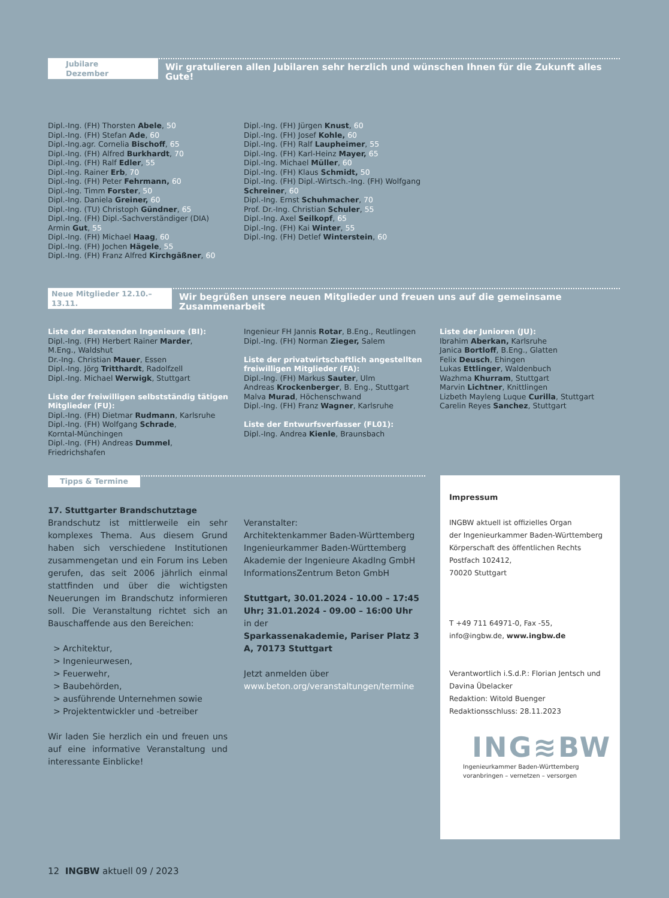Jubilare Dezember Wir gratulieren allen Jubilaren sehr herzlich und wünschen Ihnen für die Zukunft alles Gute!
Dipl.-Ing. (FH) Thorsten Abele, 50
Dipl.-Ing. (FH) Stefan Ade, 60
Dipl.-Ing.agr. Cornelia Bischoff, 65
Dipl.-Ing. (FH) Alfred Burkhardt, 70
Dipl.-Ing. (FH) Ralf Edler, 55
Dipl.-Ing. Rainer Erb, 70
Dipl.-Ing. (FH) Peter Fehrmann, 60
Dipl.-Ing. Timm Forster, 50
Dipl.-Ing. Daniela Greiner, 60
Dipl.-Ing. (TU) Christoph Gündner, 65
Dipl.-Ing. (FH) Dipl.-Sachverständiger (DIA)
Armin Gut, 55
Dipl.-Ing. (FH) Michael Haag, 60
Dipl.-Ing. (FH) Jochen Hägele, 55
Dipl.-Ing. (FH) Franz Alfred Kirchgäßner, 60
Dipl.-Ing. (FH) Jürgen Knust, 60
Dipl.-Ing. (FH) Josef Kohle, 60
Dipl.-Ing. (FH) Ralf Laupheimer, 55
Dipl.-Ing. (FH) Karl-Heinz Mayer, 65
Dipl.-Ing. Michael Müller, 60
Dipl.-Ing. (FH) Klaus Schmidt, 50
Dipl.-Ing. (FH) Dipl.-Wirtsch.-Ing. (FH) Wolfgang
Schreiner, 60
Dipl.-Ing. Ernst Schuhmacher, 70
Prof. Dr.-Ing. Christian Schuler, 55
Dipl.-Ing. Axel Seilkopf, 65
Dipl.-Ing. (FH) Kai Winter, 55
Dipl.-Ing. (FH) Detlef Winterstein, 60
Neue Mitglieder 12.10.–13.11. Wir begrüßen unsere neuen Mitglieder und freuen uns auf die gemeinsame Zusammenarbeit
Liste der Beratenden Ingenieure (BI):
Dipl.-Ing. (FH) Herbert Rainer Marder,
M.Eng., Waldshut
Dr.-Ing. Christian Mauer, Essen
Dipl.-Ing. Jörg Tritthardt, Radolfzell
Dipl.-Ing. Michael Werwigk, Stuttgart
Liste der freiwilligen selbstständig tätigen Mitglieder (FU):
Dipl.-Ing. (FH) Dietmar Rudmann, Karlsruhe
Dipl.-Ing. (FH) Wolfgang Schrade,
Korntal-Münchingen
Dipl.-Ing. (FH) Andreas Dummel,
Friedrichshafen
Ingenieur FH Jannis Rotar, B.Eng., Reutlingen
Dipl.-Ing. (FH) Norman Zieger, Salem
Liste der privatwirtschaftlich angestellten freiwilligen Mitglieder (FA):
Dipl.-Ing. (FH) Markus Sauter, Ulm
Andreas Krockenberger, B. Eng., Stuttgart
Malva Murad, Höchenschwand
Dipl.-Ing. (FH) Franz Wagner, Karlsruhe
Liste der Entwurfsverfasser (FL01):
Dipl.-Ing. Andrea Kienle, Braunsbach
Liste der Junioren (JU):
Ibrahim Aberkan, Karlsruhe
Janica Bortloff, B.Eng., Glatten
Felix Deusch, Ehingen
Lukas Ettlinger, Waldenbuch
Wazhma Khurram, Stuttgart
Marvin Lichtner, Knittlingen
Lizbeth Mayleng Luque Curilla, Stuttgart
Carelin Reyes Sanchez, Stuttgart
Tipps & Termine
17. Stuttgarter Brandschutztage
Brandschutz ist mittlerweile ein sehr komplexes Thema. Aus diesem Grund haben sich verschiedene Institutionen zusammengetan und ein Forum ins Leben gerufen, das seit 2006 jährlich einmal stattfinden und über die wichtigsten Neuerungen im Brandschutz informieren soll. Die Veranstaltung richtet sich an Bauschaffende aus den Bereichen:
> Architektur,
> Ingenieurwesen,
> Feuerwehr,
> Baubehörden,
> ausführende Unternehmen sowie
> Projektentwickler und -betreiber
Wir laden Sie herzlich ein und freuen uns auf eine informative Veranstaltung und interessante Einblicke!
Veranstalter:
Architektenkammer Baden-Württemberg
Ingenieurkammer Baden-Württemberg
Akademie der Ingenieure AkadIng GmbH
InformationsZentrum Beton GmbH
Stuttgart, 30.01.2024 - 10.00 – 17:45 Uhr; 31.01.2024 - 09.00 – 16:00 Uhr
in der
Sparkassenakademie, Pariser Platz 3 A, 70173 Stuttgart
Jetzt anmelden über
www.beton.org/veranstaltungen/termine
Impressum
INGBW aktuell ist offizielles Organ
der Ingenieurkammer Baden-Württemberg
Körperschaft des öffentlichen Rechts
Postfach 102412,
70020 Stuttgart
T +49 711 64971-0, Fax -55,
info@ingbw.de, www.ingbw.de
Verantwortlich i.S.d.P.: Florian Jentsch und Davina Übelacker
Redaktion: Witold Buenger
Redaktionsschluss: 28.11.2023
ING≋BW
Ingenieurkammer Baden-Württemberg
voranbringen – vernetzen – versorgen
12 INGBW aktuell 09 / 2023